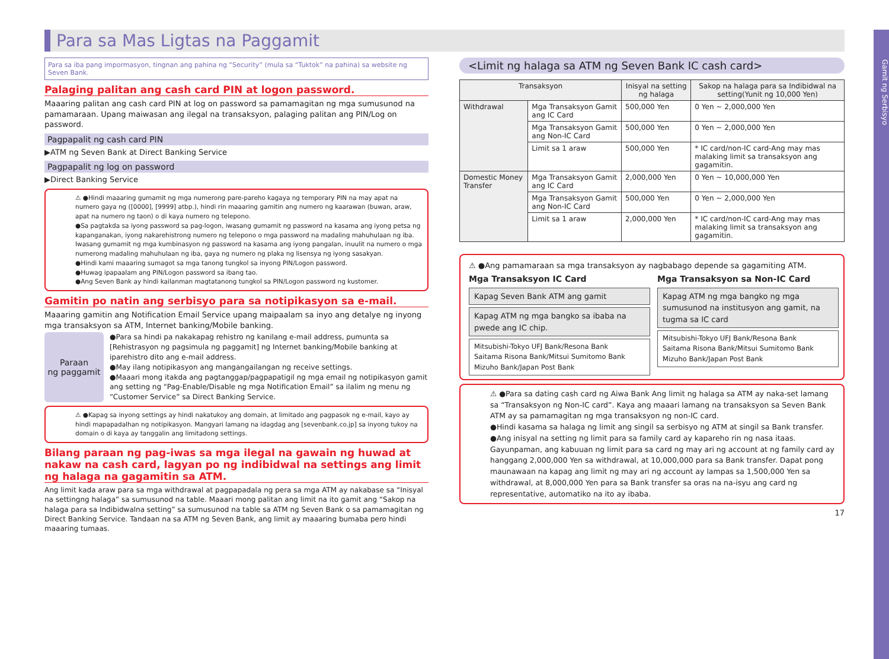Gamit ng Serbisyo
Para sa Mas Ligtas na Paggamit
Para sa iba pang impormasyon, tingnan ang pahina ng “Security” (mula sa “Tuktok” na pahina) sa website ng Seven Bank.
Palaging palitan ang cash card PIN at logon password.
Maaaring palitan ang cash card PIN at log on password sa pamamagitan ng mga sumusunod na pamamaraan. Upang maiwasan ang ilegal na transaksyon, palaging palitan ang PIN/Log on password.
Pagpapalit ng cash card PIN
▶ATM ng Seven Bank at Direct Banking Service
Pagpapalit ng log on password
▶Direct Banking Service
⚠ ●Hindi maaaring gumamit ng mga numerong pare-pareho kagaya ng temporary PIN na may apat na numero gaya ng ([0000], [9999] atbp.), hindi rin maaaring gamitin ang numero ng kaarawan (buwan, araw, apat na numero ng taon) o di kaya numero ng telepono.
●Sa pagtakda sa iyong password sa pag-logon, iwasang gumamit ng password na kasama ang iyong petsa ng kapanganakan, iyong nakarehistrong numero ng telepono o mga password na madaling mahuhulaan ng iba. Iwasang gumamit ng mga kumbinasyon ng password na kasama ang iyong pangalan, inuulit na numero o mga numerong madaling mahuhulaan ng iba, gaya ng numero ng plaka ng lisensya ng iyong sasakyan.
●Hindi kami maaaring sumagot sa mga tanong tungkol sa inyong PIN/Logon password.
●Huwag ipapaalam ang PIN/Logon password sa ibang tao.
●Ang Seven Bank ay hindi kailanman magtatanong tungkol sa PIN/Logon password ng kustomer.
Gamitin po natin ang serbisyo para sa notipikasyon sa e-mail.
Maaaring gamitin ang Notification Email Service upang maipaalam sa inyo ang detalye ng inyong mga transaksyon sa ATM, Internet banking/Mobile banking.
Paraan
ng paggamit
●Para sa hindi pa nakakapag rehistro ng kanilang e-mail address, pumunta sa [Rehistrasyon ng pagsimula ng paggamit] ng Internet banking/Mobile banking at iparehistro dito ang e-mail address.
●May ilang notipikasyon ang mangangailangan ng receive settings.
●Maaari mong itakda ang pagtanggap/pagpapatigil ng mga email ng notipikasyon gamit ang setting ng “Pag-Enable/Disable ng mga Notification Email” sa ilalim ng menu ng “Customer Service” sa Direct Banking Service.
⚠ ●Kapag sa inyong settings ay hindi nakatukoy ang domain, at limitado ang pagpasok ng e-mail, kayo ay hindi mapapadalhan ng notipikasyon. Mangyari lamang na idagdag ang [sevenbank.co.jp] sa inyong tukoy na domain o di kaya ay tanggalin ang limitadong settings.
Bilang paraan ng pag-iwas sa mga ilegal na gawain ng huwad at nakaw na cash card, lagyan po ng indibidwal na settings ang limit ng halaga na gagamitin sa ATM.
Ang limit kada araw para sa mga withdrawal at pagpapadala ng pera sa mga ATM ay nakabase sa “Inisyal na settingng halaga” sa sumusunod na table. Maaari mong palitan ang limit na ito gamit ang “Sakop na halaga para sa Indibidwalna setting” sa sumusunod na table sa ATM ng Seven Bank o sa pamamagitan ng Direct Banking Service. Tandaan na sa ATM ng Seven Bank, ang limit ay maaaring bumaba pero hindi maaaring tumaas.
<Limit ng halaga sa ATM ng Seven Bank IC cash card>
| Transaksyon | | Inisyal na setting ng halaga | Sakop na halaga para sa Indibidwal na setting(Yunit ng 10,000 Yen) |
| --- | --- | --- | --- |
| Withdrawal | Mga Transaksyon Gamit ang IC Card | 500,000 Yen | 0 Yen ~ 2,000,000 Yen |
| | Mga Transaksyon Gamit ang Non-IC Card | 500,000 Yen | 0 Yen ~ 2,000,000 Yen |
| | Limit sa 1 araw | 500,000 Yen | * IC card/non-IC card-Ang may mas malaking limit sa transaksyon ang gagamitin. |
| Domestic Money Transfer | Mga Transaksyon Gamit ang IC Card | 2,000,000 Yen | 0 Yen ~ 10,000,000 Yen |
| | Mga Transaksyon Gamit ang Non-IC Card | 500,000 Yen | 0 Yen ~ 2,000,000 Yen |
| | Limit sa 1 araw | 2,000,000 Yen | * IC card/non-IC card-Ang may mas malaking limit sa transaksyon ang gagamitin. |
⚠ ●Ang pamamaraan sa mga transaksyon ay nagbabago depende sa gagamiting ATM.
Mga Transaksyon IC Card
Kapag Seven Bank ATM ang gamit
Kapag ATM ng mga bangko sa ibaba na pwede ang IC chip.
Mitsubishi-Tokyo UFJ Bank/Resona Bank
Saitama Risona Bank/Mitsui Sumitomo Bank
Mizuho Bank/Japan Post Bank
Mga Transaksyon sa Non-IC Card
Kapag ATM ng mga bangko ng mga sumusunod na institusyon ang gamit, na tugma sa IC card
Mitsubishi-Tokyo UFJ Bank/Resona Bank
Saitama Risona Bank/Mitsui Sumitomo Bank
Mizuho Bank/Japan Post Bank
⚠ ●Para sa dating cash card ng Aiwa Bank Ang limit ng halaga sa ATM ay naka-set lamang sa “Transaksyon ng Non-IC card”. Kaya ang maaari lamang na transaksyon sa Seven Bank ATM ay sa pamamagitan ng mga transaksyon ng non-IC card.
●Hindi kasama sa halaga ng limit ang singil sa serbisyo ng ATM at singil sa Bank transfer.
●Ang inisyal na setting ng limit para sa family card ay kapareho rin ng nasa itaas. Gayunpaman, ang kabuuan ng limit para sa card ng may ari ng account at ng family card ay hanggang 2,000,000 Yen sa withdrawal, at 10,000,000 para sa Bank transfer. Dapat pong maunawaan na kapag ang limit ng may ari ng account ay lampas sa 1,500,000 Yen sa withdrawal, at 8,000,000 Yen para sa Bank transfer sa oras na na-isyu ang card ng representative, automatiko na ito ay ibaba.
17